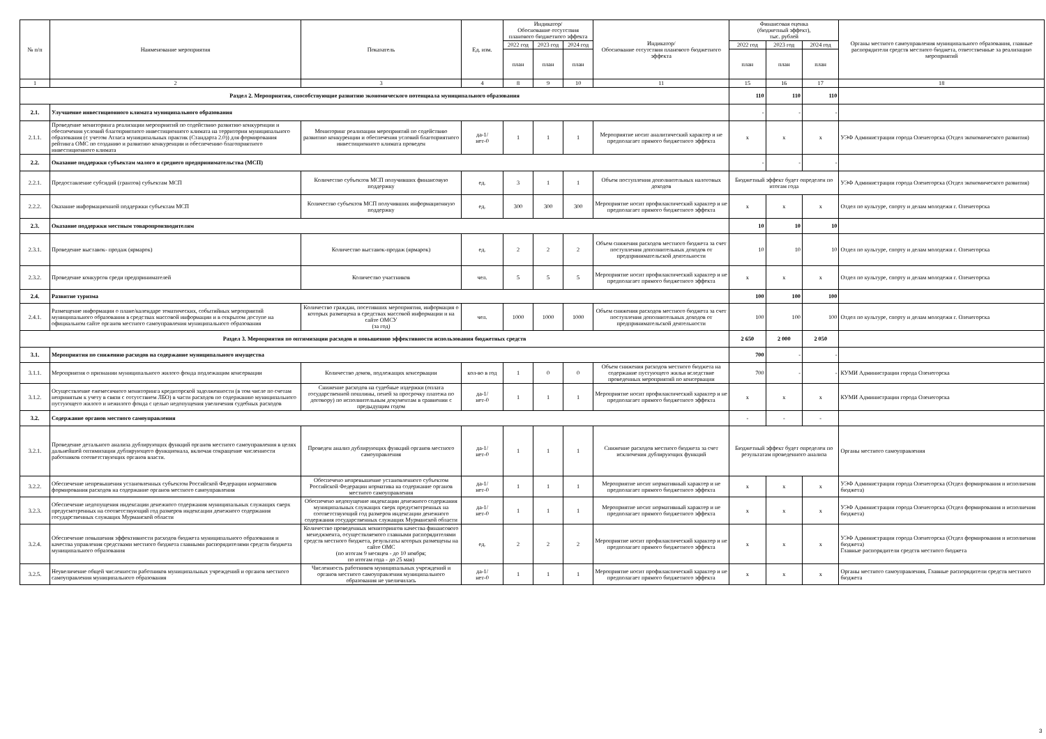| № п/п | Наименование мероприятия | Показатель | Ед. изм. | Индикатор/ Обоснование отсутствия планового бюджетного эффекта | | | Индикатор/ Обоснование отсутствия планового бюджетного эффекта | Финансовая оценка (бюджетный эффект), тыс. рублей | | | Органы местного самоуправления муниципального образования, главные распорядители средств местного бюджета, ответственные за реализацию мероприятий |
| --- | --- | --- | --- | --- | --- | --- | --- | --- | --- | --- | --- |
| | | | | 2022 год | 2023 год | 2024 год | | 2022 год | 2023 год | 2024 год | |
| | | | | план | план | план | | план | план | план | |
| 1 | 2 | 3 | 4 | 8 | 9 | 10 | 11 | 15 | 16 | 17 | 18 |
| Раздел 2. Мероприятия, способствующие развитию экономического потенциала муниципального образования | | | | | | | | 110 | 110 | 110 | |
| 2.1. | Улучшение инвестиционного климата муниципального образования | | | | | | | - | - | - | |
| 2.1.1. | Проведение мониторинга реализации мероприятий по содействию развитию конкуренции и обеспечения условий благоприятного инвестиционного климата на территории муниципального образования (с учетом Атласа муниципальных практик (Стандарта 2.0)) для формирования рейтинга ОМС по созданию и развитию конкуренции и обеспечению благоприятного инвестиционного климата | Мониторинг реализации мероприятий по содействию развитию конкуренции и обеспечения условий благоприятного инвестиционного климата проведен | да-1/ нет-0 | 1 | 1 | 1 | Мероприятие носит аналитический характер и не предполагает прямого бюджетного эффекта | x | x | x | УЭФ Администрации города Оленегорска (Отдел экономического развития) |
| 2.2. | Оказание поддержки субъектам малого и среднего предпринимательства (МСП) | | | | | | | - | - | - | |
| 2.2.1. | Предоставление субсидий (грантов) субъектам МСП | Количество субъектов МСП получивших финансовую поддержку | ед. | 3 | 1 | 1 | Объем поступления дополнительных налоговых доходов | Бюджетный эффект будет определен по итогам года | | | УЭФ Администрации города Оленегорска (Отдел экономического развития) |
| 2.2.2. | Оказание информационной поддержки субъектам МСП | Количество субъектов МСП получивших информационную поддержку | ед. | 300 | 300 | 300 | Мероприятие носит профилактический характер и не предполагает прямого бюджетного эффекта | x | x | x | Отдел по культуре, спорту и делам молодежи г. Оленегорска |
| 2.3. | Оказание поддержки местным товаропроизводителям | | | | | | | 10 | 10 | 10 | |
| 2.3.1. | Проведение выставок- продаж (ярмарок) | Количество выставок-продаж (ярмарок) | ед. | 2 | 2 | 2 | Объем снижения расходов местного бюджета за счет поступления дополнительных доходов от предпринимательской деятельности | 10 | 10 | 10 | Отдел по культуре, спорту и делам молодежи г. Оленегорска |
| 2.3.2. | Проведение конкурсов среди предпринимателей | Количество участников | чел. | 5 | 5 | 5 | Мероприятие носит профилактический характер и не предполагает прямого бюджетного эффекта | x | x | x | Отдел по культуре, спорту и делам молодежи г. Оленегорска |
| 2.4. | Развитие туризма | | | | | | | 100 | 100 | 100 | |
| 2.4.1. | Размещение информации о плане/календаре тематических, событийных мероприятий муниципального образования в средствах массовой информации и в открытом доступе на официальном сайте органов местного самоуправления муниципального образования | Количество граждан, посетивших мероприятия, информация о которых размещена в средствах массовой информации и на сайте ОМСУ (за год) | чел. | 1000 | 1000 | 1000 | Объем снижения расходов местного бюджета за счет поступления дополнительных доходов от предпринимательской деятельности | 100 | 100 | 100 | Отдел по культуре, спорту и делам молодежи г. Оленегорска |
| Раздел 3. Мероприятия по оптимизации расходов и повышению эффективности использования бюджетных средств | | | | | | | | 2 650 | 2 000 | 2 050 | |
| 3.1. | Мероприятия по снижению расходов на содержание муниципального имущества | | | | | | | 700 | - | - | |
| 3.1.1. | Мероприятия о признании муниципального жилого фонда подлежащим консервации | Количество домов, подлежащих консервации | кол-во в год | 1 | 0 | 0 | Объем снижения расходов местного бюджета на содержание пустующего жилья вследствие проведенных мероприятий по консервации | 700 | - | - | КУМИ Администрации города Оленегорска |
| 3.1.2. | Осуществление ежемесячного мониторинга кредиторской задолженности (в том числе по счетам непринятым к учету в связи с отсутствием ЛБО) в части расходов по содержанию муниципального пустующего жилого и нежилого фонда с целью недопущения увеличения судебных расходов | Снижение расходов на судебные издержки (оплата государственной пошлины, пеней за просрочку платежа по договору) по исполнительным документам в сравнении с предыдущим годом | да-1/ нет-0 | 1 | 1 | 1 | Мероприятие носит профилактический характер и не предполагает прямого бюджетного эффекта | x | x | x | КУМИ Администрации города Оленегорска |
| 3.2. | Содержание органов местного самоуправления | | | | | | | - | - | - | |
| 3.2.1. | Проведение детального анализа дублирующих функций органов местного самоуправления в целях дальнейшей оптимизации дублирующего функционала, включая сокращение численности работников соответствующих органов власти. | Проведен анализ дублирующих функций органов местного самоуправления | да-1/ нет-0 | 1 | 1 | 1 | Снижение расходов местного бюджета за счет исключения дублирующих функций | Бюджетный эффект будет определен по результатам проведенного анализа | | | Органы местного самоуправления |
| 3.2.2. | Обеспечение непревышения установленных субъектом Российской Федерации нормативов формирования расходов на содержание органов местного самоуправления | Обеспечено непревышение установленного субъектом Российской Федерации норматива на содержание органов местного самоуправления | да-1/ нет-0 | 1 | 1 | 1 | Мероприятие носит нормативный характер и не предполагает прямого бюджетного эффекта | x | x | x | УЭФ Администрации города Оленегорска (Отдел формирования и исполнения бюджета) |
| 3.2.3. | Обеспечение недопущения индексации денежного содержания муниципальных служащих сверх предусмотренных на соответствующий год размеров индексации денежного содержания государственных служащих Мурманской области | Обеспечено недопущение индексации денежного содержания муниципальных служащих сверх предусмотренных на соответствующий год размеров индексации денежного содержания государственных служащих Мурманской области | да-1/ нет-0 | 1 | 1 | 1 | Мероприятие носит нормативный характер и не предполагает прямого бюджетного эффекта | x | x | x | УЭФ Администрации города Оленегорска (Отдел формирования и исполнения бюджета) |
| 3.2.4. | Обеспечение повышения эффективности расходов бюджета муниципального образования и качества управления средствами местного бюджета главными распорядителями средств бюджета муниципального образования | Количество проведенных мониторингов качества финансового менеджмента, осуществляемого главными распорядителями средств местного бюджета, результаты которых размещены на сайте ОМС (по итогам 9 месяцев - до 10 ноября; по итогам года - до 25 мая) | ед. | 2 | 2 | 2 | Мероприятие носит профилактический характер и не предполагает прямого бюджетного эффекта | x | x | x | УЭФ Администрации города Оленегорска (Отдел формирования и исполнения бюджета) Главные распорядители средств местного бюджета |
| 3.2.5. | Неувеличение общей численности работников муниципальных учреждений и органов местного самоуправления муниципального образования | Численность работников муниципальных учреждений и органов местного самоуправления муниципального образования не увеличилась | да-1/ нет-0 | 1 | 1 | 1 | Мероприятие носит профилактический характер и не предполагает прямого бюджетного эффекта | x | x | x | Органы местного самоуправления, Главные распорядители средств местного бюджета |
3